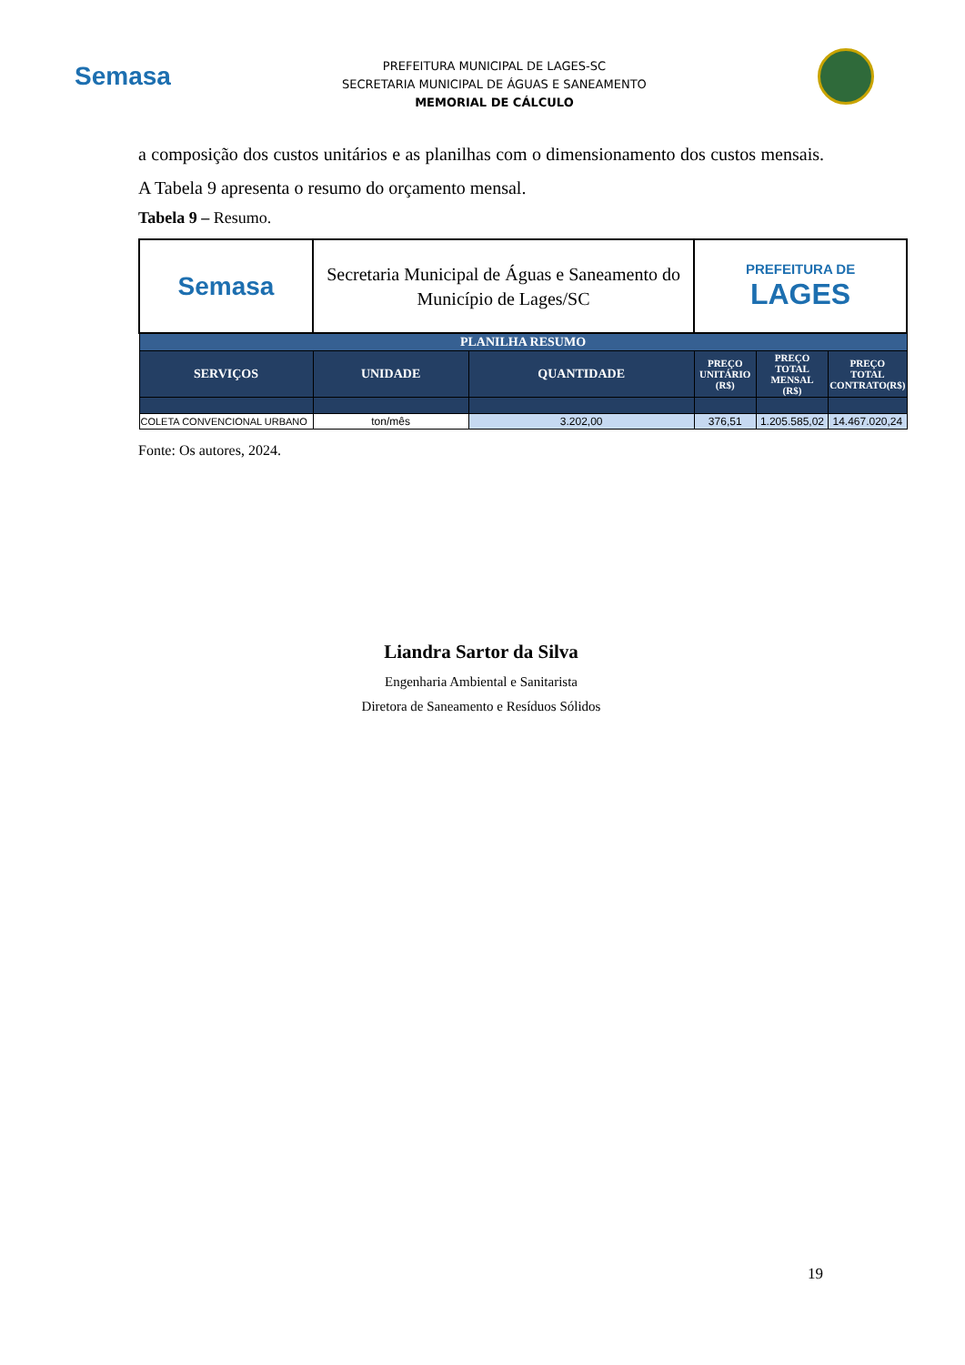Semasa
PREFEITURA MUNICIPAL DE LAGES-SC
SECRETARIA MUNICIPAL DE ÁGUAS E SANEAMENTO
MEMORIAL DE CÁLCULO
a composição dos custos unitários e as planilhas com o dimensionamento dos custos mensais. A Tabela 9 apresenta o resumo do orçamento mensal.
Tabela 9 – Resumo.
| Semasa | Secretaria Municipal de Águas e Saneamento do Município de Lages/SC | | PREFEITURA DE LAGES | | |
| PLANILHA RESUMO | | | | | |
| SERVIÇOS | UNIDADE | QUANTIDADE | PREÇO UNITÁRIO (R$) | PREÇO TOTAL MENSAL (R$) | PREÇO TOTAL CONTRATO(R$) |
| COLETA CONVENCIONAL URBANO | ton/mês | 3.202,00 | 376,51 | 1.205.585,02 | 14.467.020,24 |
Fonte: Os autores, 2024.
Liandra Sartor da Silva
Engenharia Ambiental e Sanitarista
Diretora de Saneamento e Resíduos Sólidos
19